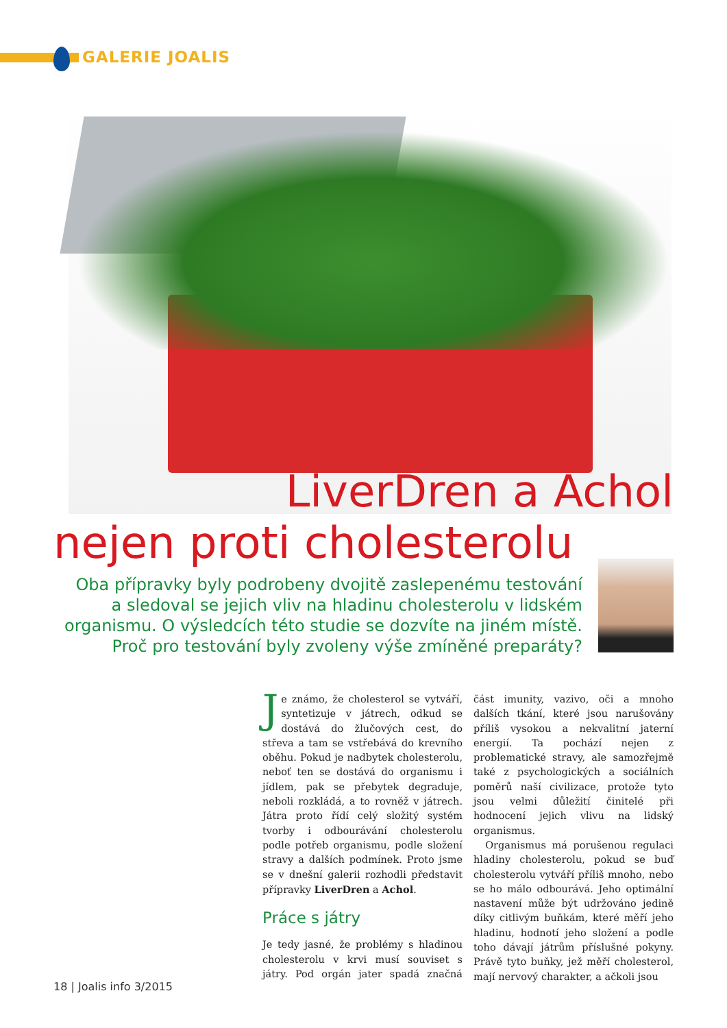GALERIE JOALIS
LiverDren a Achol
nejen proti cholesterolu
Oba přípravky byly podrobeny dvojitě zaslepenému testování a sledoval se jejich vliv na hladinu cholesterolu v lidském organismu. O výsledcích této studie se dozvíte na jiném místě. Proč pro testování byly zvoleny výše zmíněné preparáty?
Je známo, že cholesterol se vytváří, syntetizuje v játrech, odkud se dostává do žlučových cest, do střeva a tam se vstřebává do krevního oběhu. Pokud je nadbytek cholesterolu, neboť ten se dostává do organismu i jídlem, pak se přebytek degraduje, neboli rozkládá, a to rovněž v játrech. Játra proto řídí celý složitý systém tvorby i odbourávání cholesterolu podle potřeb organismu, podle složení stravy a dalších podmínek. Proto jsme se v dnešní galerii rozhodli představit přípravky LiverDren a Achol.
Práce s játry
Je tedy jasné, že problémy s hladinou cholesterolu v krvi musí souviset s játry. Pod orgán jater spadá značná část imunity, vazivo, oči a mnoho dalších tkání, které jsou narušovány příliš vysokou a nekvalitní jaterní energií. Ta pochází nejen z problematické stravy, ale samozřejmě také z psychologických a sociálních poměrů naší civilizace, protože tyto jsou velmi důležití činitelé při hodnocení jejich vlivu na lidský organismus.
Organismus má porušenou regulaci hladiny cholesterolu, pokud se buď cholesterolu vytváří příliš mnoho, nebo se ho málo odbourává. Jeho optimální nastavení může být udržováno jedině díky citlivým buňkám, které měří jeho hladinu, hodnotí jeho složení a podle toho dávají játrům příslušné pokyny. Právě tyto buňky, jež měří cholesterol, mají nervový charakter, a ačkoli jsou
18 | Joalis info 3/2015